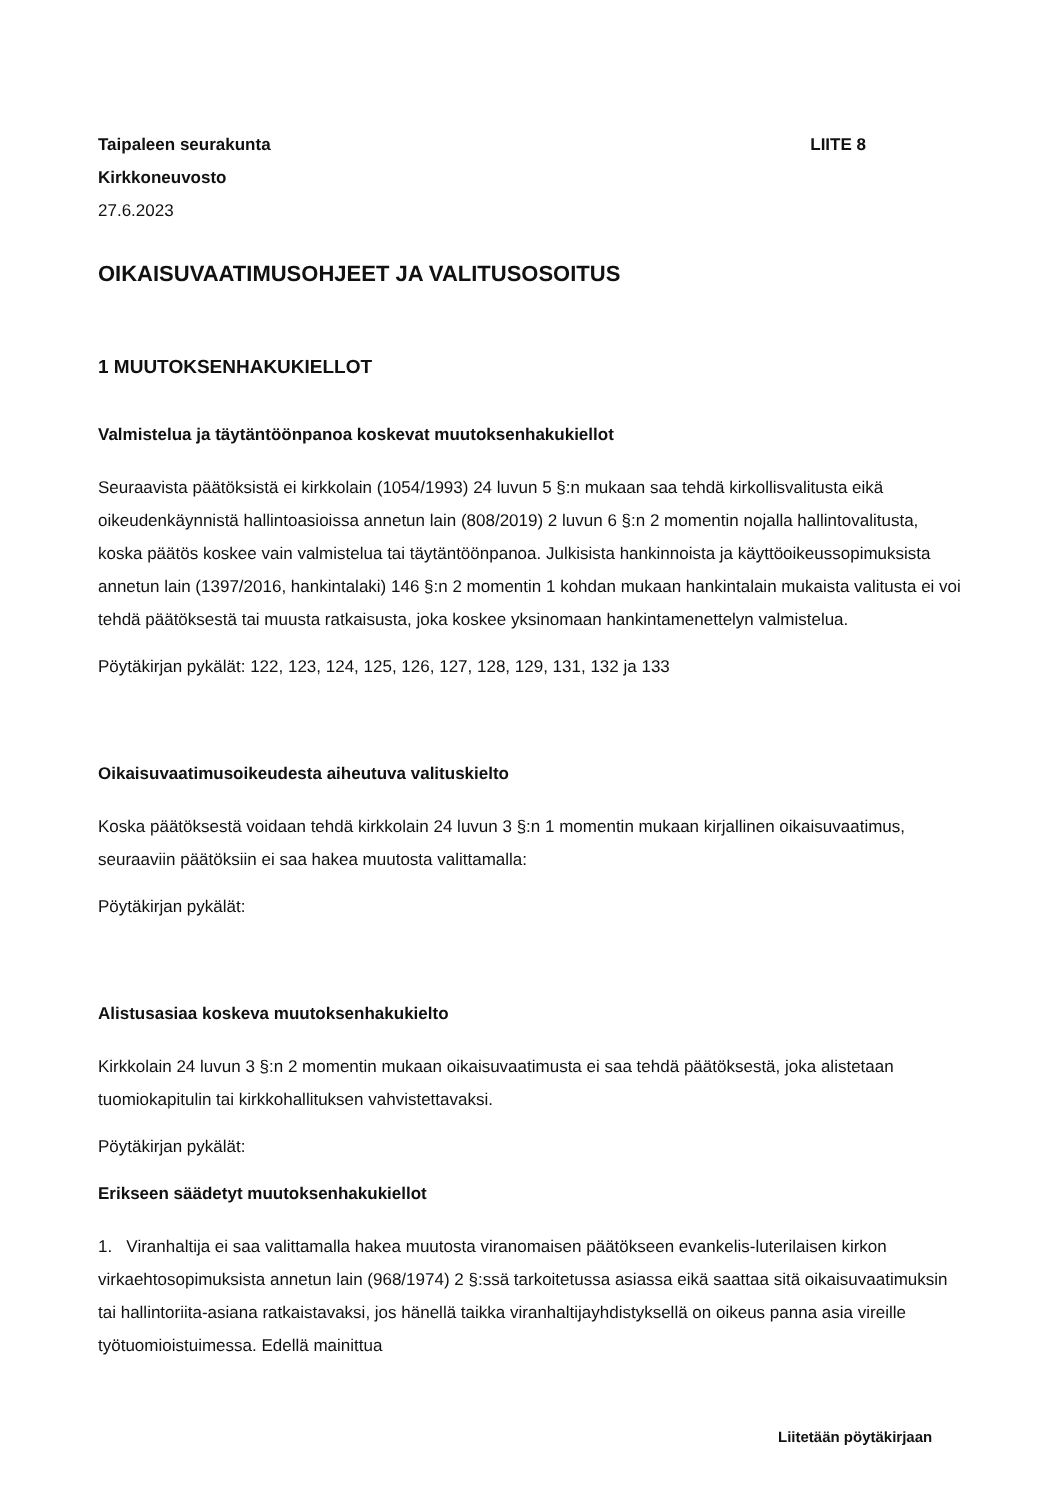Taipaleen seurakunta
Kirkkoneuvosto
27.6.2023
LIITE 8
OIKAISUVAATIMUSOHJEET JA VALITUSOSOITUS
1 MUUTOKSENHAKUKIELLOT
Valmistelua ja täytäntöönpanoa koskevat muutoksenhakukiellot
Seuraavista päätöksistä ei kirkkolain (1054/1993) 24 luvun 5 §:n mukaan saa tehdä kirkollisvalitusta eikä oikeudenkäynnistä hallintoasioissa annetun lain (808/2019) 2 luvun 6 §:n 2 momentin nojalla hallintovalitusta, koska päätös koskee vain valmistelua tai täytäntöönpanoa. Julkisista hankinnoista ja käyttöoikeussopimuksista annetun lain (1397/2016, hankintalaki) 146 §:n 2 momentin 1 kohdan mukaan hankintalain mukaista valitusta ei voi tehdä päätöksestä tai muusta ratkaisusta, joka koskee yksinomaan hankintamenettelyn valmistelua.
Pöytäkirjan pykälät: 122, 123, 124, 125, 126, 127, 128, 129, 131, 132 ja 133
Oikaisuvaatimusoikeudesta aiheutuva valituskielto
Koska päätöksestä voidaan tehdä kirkkolain 24 luvun 3 §:n 1 momentin mukaan kirjallinen oikaisuvaatimus, seuraaviin päätöksiin ei saa hakea muutosta valittamalla:
Pöytäkirjan pykälät:
Alistusasiaa koskeva muutoksenhakukielto
Kirkkolain 24 luvun 3 §:n 2 momentin mukaan oikaisuvaatimusta ei saa tehdä päätöksestä, joka alistetaan tuomiokapitulin tai kirkkohallituksen vahvistettavaksi.
Pöytäkirjan pykälät:
Erikseen säädetyt muutoksenhakukiellot
1. Viranhaltija ei saa valittamalla hakea muutosta viranomaisen päätökseen evankelis-luterilaisen kirkon virkaehtosopimuksista annetun lain (968/1974) 2 §:ssä tarkoitetussa asiassa eikä saattaa sitä oikaisuvaatimuksin tai hallintoriita-asiana ratkaistavaksi, jos hänellä taikka viranhaltijayhdistyksellä on oikeus panna asia vireille työtuomioistuimessa. Edellä mainittua
Liitetään pöytäkirjaan